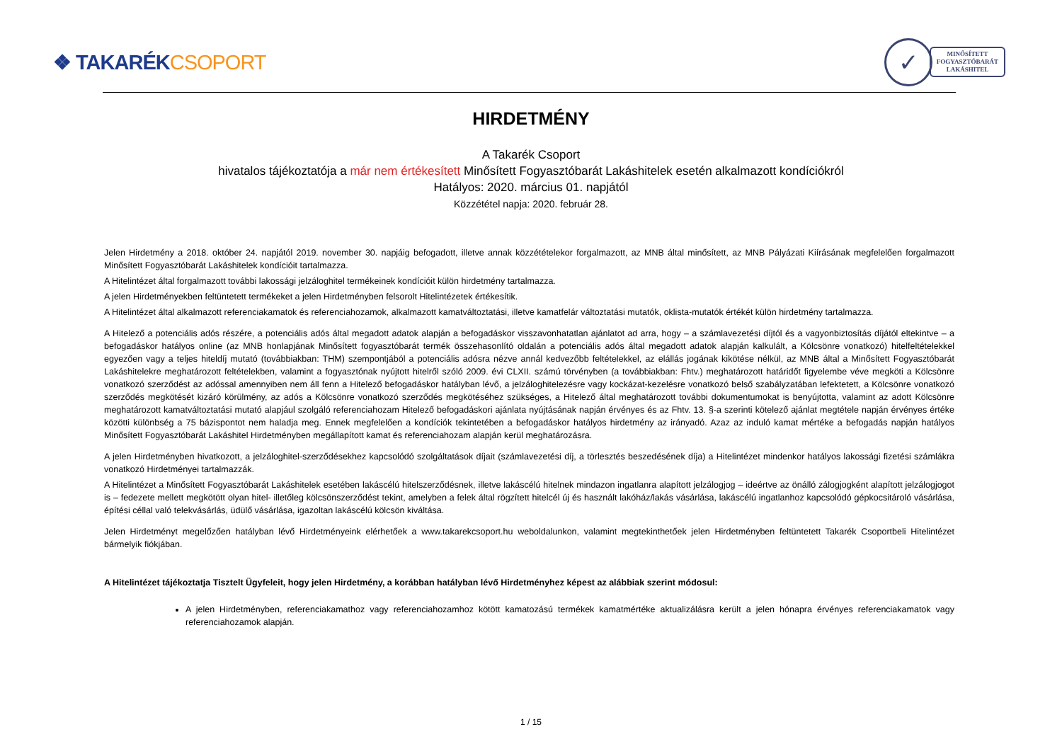❖ TAKARÉKCSOPORT
✓
MINŐSÍTETT
FOGYASZTÓBARÁT
LAKÁSHITEL
HIRDETMÉNY
A Takarék Csoport
hivatalos tájékoztatója a már nem értékesített Minősített Fogyasztóbarát Lakáshitelek esetén alkalmazott kondíciókról
Hatályos: 2020. március 01. napjától
Közzététel napja: 2020. február 28.
Jelen Hirdetmény a 2018. október 24. napjától 2019. november 30. napjáig befogadott, illetve annak közzétételekor forgalmazott, az MNB által minősített, az MNB Pályázati Kiírásának megfelelően forgalmazott Minősített Fogyasztóbarát Lakáshitelek kondícióit tartalmazza.
A Hitelintézet által forgalmazott további lakossági jelzáloghitel termékeinek kondícióit külön hirdetmény tartalmazza.
A jelen Hirdetményekben feltüntetett termékeket a jelen Hirdetményben felsorolt Hitelintézetek értékesítik.
A Hitelintézet által alkalmazott referenciakamatok és referenciahozamok, alkalmazott kamatváltoztatási, illetve kamatfelár változtatási mutatók, oklista-mutatók értékét külön hirdetmény tartalmazza.
A Hitelező a potenciális adós részére, a potenciális adós által megadott adatok alapján a befogadáskor visszavonhatatlan ajánlatot ad arra, hogy – a számlavezetési díjtól és a vagyonbiztosítás díjától eltekintve – a befogadáskor hatályos online (az MNB honlapjának Minősített fogyasztóbarát termék összehasonlító oldalán a potenciális adós által megadott adatok alapján kalkulált, a Kölcsönre vonatkozó) hitelfeltételekkel egyezően vagy a teljes hiteldíj mutató (továbbiakban: THM) szempontjából a potenciális adósra nézve annál kedvezőbb feltételekkel, az elállás jogának kikötése nélkül, az MNB által a Minősített Fogyasztóbarát Lakáshitelekre meghatározott feltételekben, valamint a fogyasztónak nyújtott hitelről szóló 2009. évi CLXII. számú törvényben (a továbbiakban: Fhtv.) meghatározott határidőt figyelembe véve megköti a Kölcsönre vonatkozó szerződést az adóssal amennyiben nem áll fenn a Hitelező befogadáskor hatályban lévő, a jelzáloghitelezésre vagy kockázat-kezelésre vonatkozó belső szabályzatában lefektetett, a Kölcsönre vonatkozó szerződés megkötését kizáró körülmény, az adós a Kölcsönre vonatkozó szerződés megkötéséhez szükséges, a Hitelező által meghatározott további dokumentumokat is benyújtotta, valamint az adott Kölcsönre meghatározott kamatváltoztatási mutató alapjául szolgáló referenciahozam Hitelező befogadáskori ajánlata nyújtásának napján érvényes és az Fhtv. 13. §-a szerinti kötelező ajánlat megtétele napján érvényes értéke közötti különbség a 75 bázispontot nem haladja meg. Ennek megfelelően a kondíciók tekintetében a befogadáskor hatályos hirdetmény az irányadó. Azaz az induló kamat mértéke a befogadás napján hatályos Minősített Fogyasztóbarát Lakáshitel Hirdetményben megállapított kamat és referenciahozam alapján kerül meghatározásra.
A jelen Hirdetményben hivatkozott, a jelzáloghitel-szerződésekhez kapcsolódó szolgáltatások díjait (számlavezetési díj, a törlesztés beszedésének díja) a Hitelintézet mindenkor hatályos lakossági fizetési számlákra vonatkozó Hirdetményei tartalmazzák.
A Hitelintézet a Minősített Fogyasztóbarát Lakáshitelek esetében lakáscélú hitelszerződésnek, illetve lakáscélú hitelnek mindazon ingatlanra alapított jelzálogjog – ideértve az önálló zálogjogként alapított jelzálogjogot is – fedezete mellett megkötött olyan hitel- illetőleg kölcsönszerződést tekint, amelyben a felek által rögzített hitelcél új és használt lakóház/lakás vásárlása, lakáscélú ingatlanhoz kapcsolódó gépkocsitároló vásárlása, építési céllal való telekvásárlás, üdülő vásárlása, igazoltan lakáscélú kölcsön kiváltása.
Jelen Hirdetményt megelőzően hatályban lévő Hirdetményeink elérhetőek a www.takarekcsoport.hu weboldalunkon, valamint megtekinthetőek jelen Hirdetményben feltüntetett Takarék Csoportbeli Hitelintézet bármelyik fiókjában.
A Hitelintézet tájékoztatja Tisztelt Ügyfeleit, hogy jelen Hirdetmény, a korábban hatályban lévő Hirdetményhez képest az alábbiak szerint módosul:
A jelen Hirdetményben, referenciakamathoz vagy referenciahozamhoz kötött kamatozású termékek kamatmértéke aktualizálásra került a jelen hónapra érvényes referenciakamatok vagy referenciahozamok alapján.
1 / 15